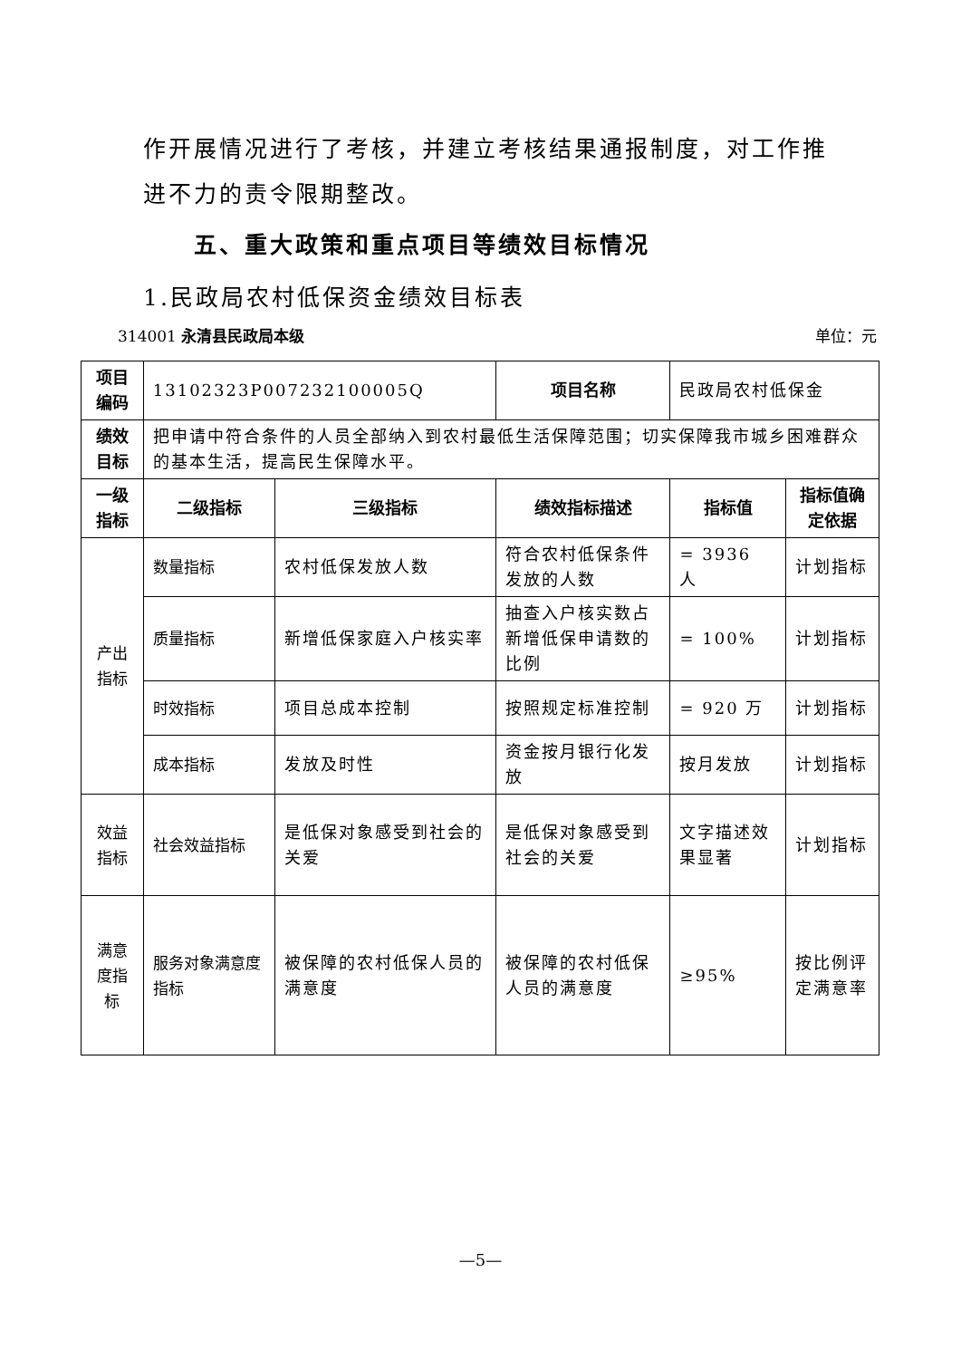作开展情况进行了考核，并建立考核结果通报制度，对工作推进不力的责令限期整改。
五、重大政策和重点项目等绩效目标情况
1.民政局农村低保资金绩效目标表
314001 永清县民政局本级 单位：元
| 项目编码 | 13102323P007232100005Q | | 项目名称 | 民政局农村低保金 | |
| 绩效目标 | 把申请中符合条件的人员全部纳入到农村最低生活保障范围；切实保障我市城乡困难群众的基本生活，提高民生保障水平。 | | | | |
| 一级指标 | 二级指标 | 三级指标 | 绩效指标描述 | 指标值 | 指标值确定依据 |
| 产出指标 | 数量指标 | 农村低保发放人数 | 符合农村低保条件发放的人数 | = 3936 人 | 计划指标 |
| | 质量指标 | 新增低保家庭入户核实率 | 抽查入户核实数占新增低保申请数的比例 | = 100% | 计划指标 |
| | 时效指标 | 项目总成本控制 | 按照规定标准控制 | = 920 万 | 计划指标 |
| | 成本指标 | 发放及时性 | 资金按月银行化发放 | 按月发放 | 计划指标 |
| 效益指标 | 社会效益指标 | 是低保对象感受到社会的关爱 | 是低保对象感受到社会的关爱 | 文字描述效果显著 | 计划指标 |
| 满意度指标 | 服务对象满意度指标 | 被保障的农村低保人员的满意度 | 被保障的农村低保人员的满意度 | ≥95% | 按比例评定满意率 |
—5—